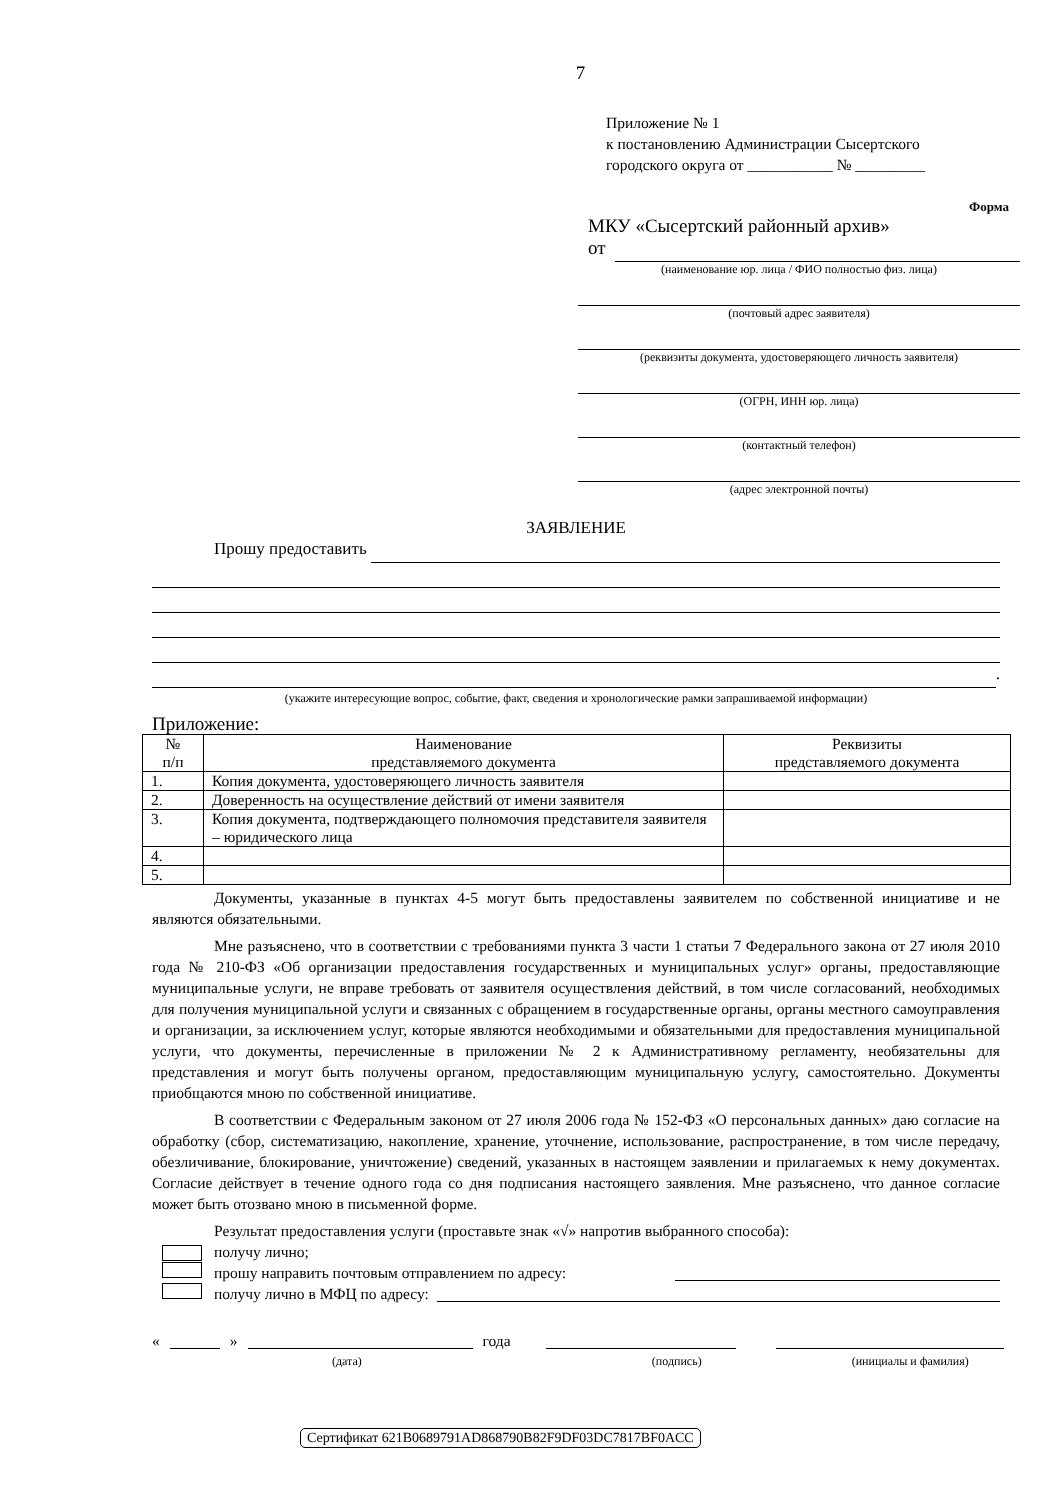7
Приложение № 1
к постановлению Администрации Сысертского
городского округа от ___________ № _________
Форма
МКУ «Сысертский районный архив»
от
(наименование юр. лица / ФИО полностью физ. лица)
(почтовый адрес заявителя)
(реквизиты документа, удостоверяющего личность заявителя)
(ОГРН, ИНН юр. лица)
(контактный телефон)
(адрес электронной почты)
ЗАЯВЛЕНИЕ
Прошу предоставить
.
(укажите интересующие вопрос, событие, факт, сведения и хронологические рамки запрашиваемой информации)
Приложение:
| № п/п | Наименование представляемого документа | Реквизиты представляемого документа |
| --- | --- | --- |
| 1. | Копия документа, удостоверяющего личность заявителя | |
| 2. | Доверенность на осуществление действий от имени заявителя | |
| 3. | Копия документа, подтверждающего полномочия представителя заявителя – юридического лица | |
| 4. | | |
| 5. | | |
Документы, указанные в пунктах 4-5 могут быть предоставлены заявителем по собственной инициативе и не являются обязательными.
Мне разъяснено, что в соответствии с требованиями пункта 3 части 1 статьи 7 Федерального закона от 27 июля 2010 года № 210-ФЗ «Об организации предоставления государственных и муниципальных услуг» органы, предоставляющие муниципальные услуги, не вправе требовать от заявителя осуществления действий, в том числе согласований, необходимых для получения муниципальной услуги и связанных с обращением в государственные органы, органы местного самоуправления и организации, за исключением услуг, которые являются необходимыми и обязательными для предоставления муниципальной услуги, что документы, перечисленные в приложении № 2 к Административному регламенту, необязательны для представления и могут быть получены органом, предоставляющим муниципальную услугу, самостоятельно. Документы приобщаются мною по собственной инициативе.
В соответствии с Федеральным законом от 27 июля 2006 года № 152-ФЗ «О персональных данных» даю согласие на обработку (сбор, систематизацию, накопление, хранение, уточнение, использование, распространение, в том числе передачу, обезличивание, блокирование, уничтожение) сведений, указанных в настоящем заявлении и прилагаемых к нему документах. Согласие действует в течение одного года со дня подписания настоящего заявления. Мне разъяснено, что данное согласие может быть отозвано мною в письменной форме.
Результат предоставления услуги (проставьте знак «√» напротив выбранного способа):
получу лично;
прошу направить почтовым отправлением по адресу:
получу лично в МФЦ по адресу:
« » года
(дата) (подпись) (инициалы и фамилия)
Сертификат 621B0689791AD868790B82F9DF03DC7817BF0ACC